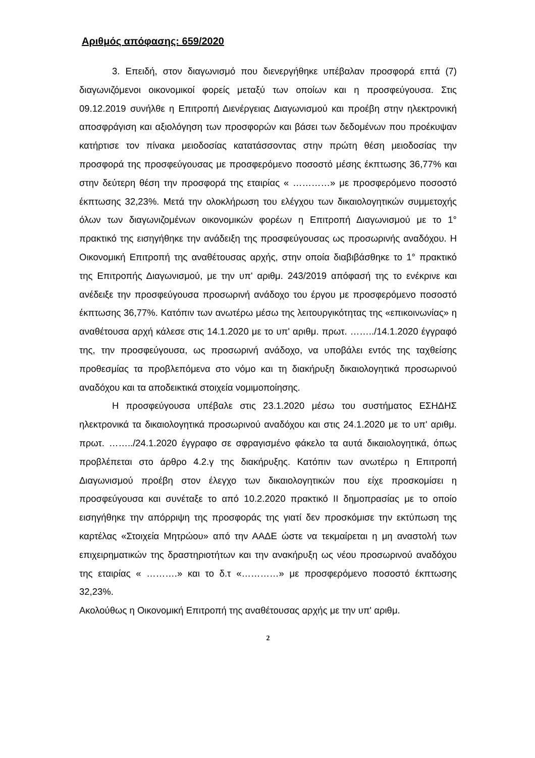Αριθμός απόφασης: 659/2020
3. Επειδή, στον διαγωνισμό που διενεργήθηκε υπέβαλαν προσφορά επτά (7) διαγωνιζόμενοι οικονομικοί φορείς μεταξύ των οποίων και η προσφεύγουσα. Στις 09.12.2019 συνήλθε η Επιτροπή Διενέργειας Διαγωνισμού και προέβη στην ηλεκτρονική αποσφράγιση και αξιολόγηση των προσφορών και βάσει των δεδομένων που προέκυψαν κατήρτισε τον πίνακα μειοδοσίας κατατάσσοντας στην πρώτη θέση μειοδοσίας την προσφορά της προσφεύγουσας με προσφερόμενο ποσοστό μέσης έκπτωσης 36,77% και στην δεύτερη θέση την προσφορά της εταιρίας « …………» με προσφερόμενο ποσοστό έκπτωσης 32,23%. Μετά την ολοκλήρωση του ελέγχου των δικαιολογητικών συμμετοχής όλων των διαγωνιζομένων οικονομικών φορέων η Επιτροπή Διαγωνισμού με το 1° πρακτικό της εισηγήθηκε την ανάδειξη της προσφεύγουσας ως προσωρινής αναδόχου. Η Οικονομική Επιτροπή της αναθέτουσας αρχής, στην οποία διαβιβάσθηκε το 1° πρακτικό της Επιτροπής Διαγωνισμού, με την υπ' αριθμ. 243/2019 απόφασή της το ενέκρινε και ανέδειξε την προσφεύγουσα προσωρινή ανάδοχο του έργου με προσφερόμενο ποσοστό έκπτωσης 36,77%. Κατόπιν των ανωτέρω μέσω της λειτουργικότητας της «επικοινωνίας» η αναθέτουσα αρχή κάλεσε στις 14.1.2020 με το υπ' αριθμ. πρωτ. ……../14.1.2020 έγγραφό της, την προσφεύγουσα, ως προσωρινή ανάδοχο, να υποβάλει εντός της ταχθείσης προθεσμίας τα προβλεπόμενα στο νόμο και τη διακήρυξη δικαιολογητικά προσωρινού αναδόχου και τα αποδεικτικά στοιχεία νομιμοποίησης.
Η προσφεύγουσα υπέβαλε στις 23.1.2020 μέσω του συστήματος ΕΣΗΔΗΣ ηλεκτρονικά τα δικαιολογητικά προσωρινού αναδόχου και στις 24.1.2020 με το υπ' αριθμ. πρωτ. ……../24.1.2020 έγγραφο σε σφραγισμένο φάκελο τα αυτά δικαιολογητικά, όπως προβλέπεται στο άρθρο 4.2.γ της διακήρυξης. Κατόπιν των ανωτέρω η Επιτροπή Διαγωνισμού προέβη στον έλεγχο των δικαιολογητικών που είχε προσκομίσει η προσφεύγουσα και συνέταξε το από 10.2.2020 πρακτικό ΙΙ δημοπρασίας με το οποίο εισηγήθηκε την απόρριψη της προσφοράς της γιατί δεν προσκόμισε την εκτύπωση της καρτέλας «Στοιχεία Μητρώου» από την ΑΑΔΕ ώστε να τεκμαίρεται η μη αναστολή των επιχειρηματικών της δραστηριοτήτων και την ανακήρυξη ως νέου προσωρινού αναδόχου της εταιρίας « ……….» και το δ.τ «…………» με προσφερόμενο ποσοστό έκπτωσης 32,23%.
Ακολούθως η Οικονομική Επιτροπή της αναθέτουσας αρχής με την υπ' αριθμ.
2